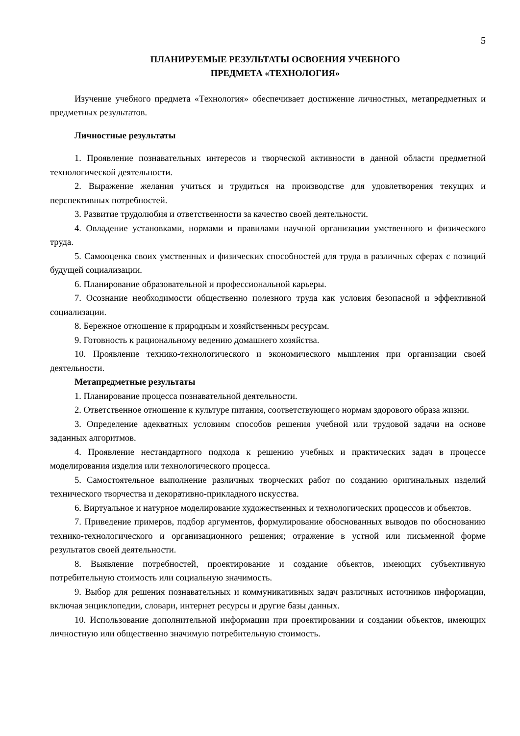5
ПЛАНИРУЕМЫЕ РЕЗУЛЬТАТЫ ОСВОЕНИЯ УЧЕБНОГО
ПРЕДМЕТА «ТЕХНОЛОГИЯ»
Изучение учебного предмета «Технология» обеспечивает достижение личностных, метапредметных и предметных результатов.
Личностные результаты
1. Проявление познавательных интересов и творческой активности в данной области предметной технологической деятельности.
2. Выражение желания учиться и трудиться на производстве для удовлетворения текущих и перспективных потребностей.
3. Развитие трудолюбия и ответственности за качество своей деятельности.
4. Овладение установками, нормами и правилами научной организации умственного и физического труда.
5. Самооценка своих умственных и физических способностей для труда в различных сферах с позиций будущей социализации.
6. Планирование образовательной и профессиональной карьеры.
7. Осознание необходимости общественно полезного труда как условия безопасной и эффективной социализации.
8. Бережное отношение к природным и хозяйственным ресурсам.
9. Готовность к рациональному ведению домашнего хозяйства.
10. Проявление технико-технологического и экономического мышления при организации своей деятельности.
Метапредметные результаты
1. Планирование процесса познавательной деятельности.
2. Ответственное отношение к культуре питания, соответствующего нормам здорового образа жизни.
3. Определение адекватных условиям способов решения учебной или трудовой задачи на основе заданных алгоритмов.
4. Проявление нестандартного подхода к решению учебных и практических задач в процессе моделирования изделия или технологического процесса.
5. Самостоятельное выполнение различных творческих работ по созданию оригинальных изделий технического творчества и декоративно-прикладного искусства.
6. Виртуальное и натурное моделирование художественных и технологических процессов и объектов.
7. Приведение примеров, подбор аргументов, формулирование обоснованных выводов по обоснованию технико-технологического и организационного решения; отражение в устной или письменной форме результатов своей деятельности.
8. Выявление потребностей, проектирование и создание объектов, имеющих субъективную потребительную стоимость или социальную значимость.
9. Выбор для решения познавательных и коммуникативных задач различных источников информации, включая энциклопедии, словари, интернет ресурсы и другие базы данных.
10. Использование дополнительной информации при проектировании и создании объектов, имеющих личностную или общественно значимую потребительную стоимость.